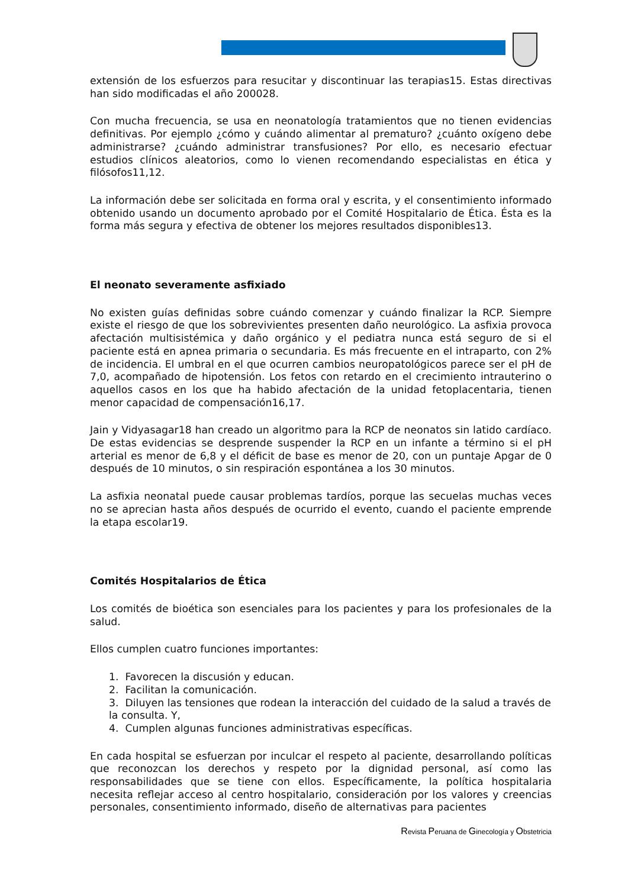extensión de los esfuerzos para resucitar y discontinuar las terapias15. Estas directivas han sido modificadas el año 200028.
Con mucha frecuencia, se usa en neonatología tratamientos que no tienen evidencias definitivas. Por ejemplo ¿cómo y cuándo alimentar al prematuro? ¿cuánto oxígeno debe administrarse? ¿cuándo administrar transfusiones? Por ello, es necesario efectuar estudios clínicos aleatorios, como lo vienen recomendando especialistas en ética y filósofos11,12.
La información debe ser solicitada en forma oral y escrita, y el consentimiento informado obtenido usando un documento aprobado por el Comité Hospitalario de Ética. Ésta es la forma más segura y efectiva de obtener los mejores resultados disponibles13.
El neonato severamente asfixiado
No existen guías definidas sobre cuándo comenzar y cuándo finalizar la RCP. Siempre existe el riesgo de que los sobrevivientes presenten daño neurológico. La asfixia provoca afectación multisistémica y daño orgánico y el pediatra nunca está seguro de si el paciente está en apnea primaria o secundaria. Es más frecuente en el intraparto, con 2% de incidencia. El umbral en el que ocurren cambios neuropatológicos parece ser el pH de 7,0, acompañado de hipotensión. Los fetos con retardo en el crecimiento intrauterino o aquellos casos en los que ha habido afectación de la unidad fetoplacentaria, tienen menor capacidad de compensación16,17.
Jain y Vidyasagar18 han creado un algoritmo para la RCP de neonatos sin latido cardíaco. De estas evidencias se desprende suspender la RCP en un infante a término si el pH arterial es menor de 6,8 y el déficit de base es menor de 20, con un puntaje Apgar de 0 después de 10 minutos, o sin respiración espontánea a los 30 minutos.
La asfixia neonatal puede causar problemas tardíos, porque las secuelas muchas veces no se aprecian hasta años después de ocurrido el evento, cuando el paciente emprende la etapa escolar19.
Comités Hospitalarios de Ética
Los comités de bioética son esenciales para los pacientes y para los profesionales de la salud.
Ellos cumplen cuatro funciones importantes:
1. Favorecen la discusión y educan.
2. Facilitan la comunicación.
3. Diluyen las tensiones que rodean la interacción del cuidado de la salud a través de la consulta. Y,
4. Cumplen algunas funciones administrativas específicas.
En cada hospital se esfuerzan por inculcar el respeto al paciente, desarrollando políticas que reconozcan los derechos y respeto por la dignidad personal, así como las responsabilidades que se tiene con ellos. Específicamente, la política hospitalaria necesita reflejar acceso al centro hospitalario, consideración por los valores y creencias personales, consentimiento informado, diseño de alternativas para pacientes
Revista Peruana de Ginecología y Obstetricia